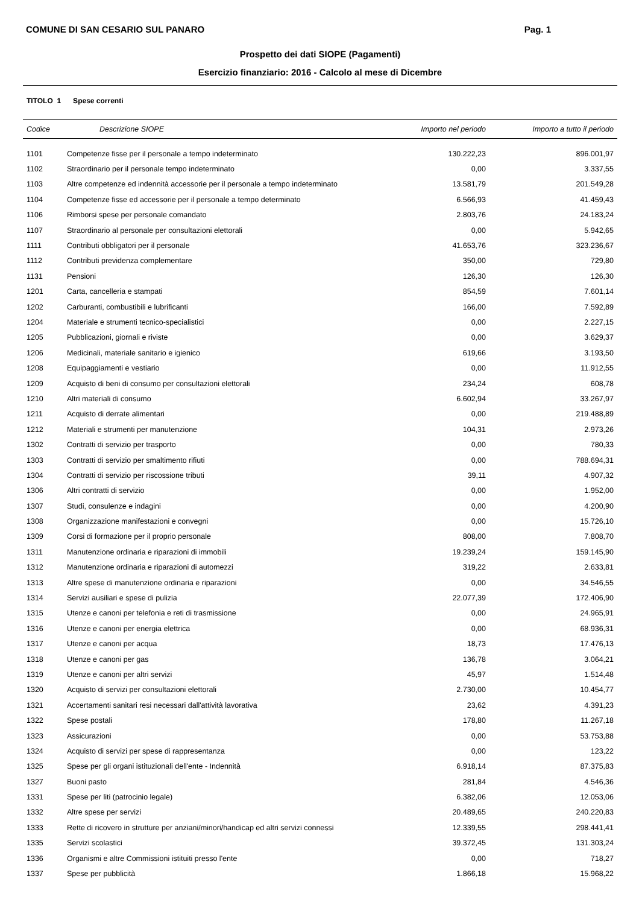COMUNE DI SAN CESARIO SUL PANARO Pag. 1
Prospetto dei dati SIOPE (Pagamenti)
Esercizio finanziario: 2016 - Calcolo al mese di Dicembre
TITOLO 1 Spese correnti
| Codice | Descrizione SIOPE | Importo nel periodo | Importo a tutto il periodo |
| --- | --- | --- | --- |
| 1101 | Competenze fisse per il personale a tempo indeterminato | 130.222,23 | 896.001,97 |
| 1102 | Straordinario per il personale tempo indeterminato | 0,00 | 3.337,55 |
| 1103 | Altre competenze ed indennità accessorie per il personale a tempo indeterminato | 13.581,79 | 201.549,28 |
| 1104 | Competenze fisse ed accessorie per il personale a tempo determinato | 6.566,93 | 41.459,43 |
| 1106 | Rimborsi spese per personale comandato | 2.803,76 | 24.183,24 |
| 1107 | Straordinario al personale per consultazioni elettorali | 0,00 | 5.942,65 |
| 1111 | Contributi obbligatori per il personale | 41.653,76 | 323.236,67 |
| 1112 | Contributi previdenza complementare | 350,00 | 729,80 |
| 1131 | Pensioni | 126,30 | 126,30 |
| 1201 | Carta, cancelleria e stampati | 854,59 | 7.601,14 |
| 1202 | Carburanti, combustibili e lubrificanti | 166,00 | 7.592,89 |
| 1204 | Materiale e strumenti tecnico-specialistici | 0,00 | 2.227,15 |
| 1205 | Pubblicazioni, giornali e riviste | 0,00 | 3.629,37 |
| 1206 | Medicinali, materiale sanitario e igienico | 619,66 | 3.193,50 |
| 1208 | Equipaggiamenti e vestiario | 0,00 | 11.912,55 |
| 1209 | Acquisto di beni di consumo per consultazioni elettorali | 234,24 | 608,78 |
| 1210 | Altri materiali di consumo | 6.602,94 | 33.267,97 |
| 1211 | Acquisto di derrate alimentari | 0,00 | 219.488,89 |
| 1212 | Materiali e strumenti per manutenzione | 104,31 | 2.973,26 |
| 1302 | Contratti di servizio per trasporto | 0,00 | 780,33 |
| 1303 | Contratti di servizio per smaltimento rifiuti | 0,00 | 788.694,31 |
| 1304 | Contratti di servizio per riscossione tributi | 39,11 | 4.907,32 |
| 1306 | Altri contratti di servizio | 0,00 | 1.952,00 |
| 1307 | Studi, consulenze e indagini | 0,00 | 4.200,90 |
| 1308 | Organizzazione manifestazioni e convegni | 0,00 | 15.726,10 |
| 1309 | Corsi di formazione per il proprio personale | 808,00 | 7.808,70 |
| 1311 | Manutenzione ordinaria e riparazioni di immobili | 19.239,24 | 159.145,90 |
| 1312 | Manutenzione ordinaria e riparazioni di automezzi | 319,22 | 2.633,81 |
| 1313 | Altre spese di manutenzione ordinaria e riparazioni | 0,00 | 34.546,55 |
| 1314 | Servizi ausiliari e spese di pulizia | 22.077,39 | 172.406,90 |
| 1315 | Utenze e canoni per telefonia e reti di trasmissione | 0,00 | 24.965,91 |
| 1316 | Utenze e canoni per energia elettrica | 0,00 | 68.936,31 |
| 1317 | Utenze e canoni per acqua | 18,73 | 17.476,13 |
| 1318 | Utenze e canoni per gas | 136,78 | 3.064,21 |
| 1319 | Utenze e canoni per altri servizi | 45,97 | 1.514,48 |
| 1320 | Acquisto di servizi per consultazioni elettorali | 2.730,00 | 10.454,77 |
| 1321 | Accertamenti sanitari resi necessari dall'attività lavorativa | 23,62 | 4.391,23 |
| 1322 | Spese postali | 178,80 | 11.267,18 |
| 1323 | Assicurazioni | 0,00 | 53.753,88 |
| 1324 | Acquisto di servizi per spese di rappresentanza | 0,00 | 123,22 |
| 1325 | Spese per gli organi istituzionali dell'ente - Indennità | 6.918,14 | 87.375,83 |
| 1327 | Buoni pasto | 281,84 | 4.546,36 |
| 1331 | Spese per liti (patrocinio legale) | 6.382,06 | 12.053,06 |
| 1332 | Altre spese per servizi | 20.489,65 | 240.220,83 |
| 1333 | Rette di ricovero in strutture per anziani/minori/handicap ed altri servizi connessi | 12.339,55 | 298.441,41 |
| 1335 | Servizi scolastici | 39.372,45 | 131.303,24 |
| 1336 | Organismi e altre Commissioni istituiti presso l'ente | 0,00 | 718,27 |
| 1337 | Spese per pubblicità | 1.866,18 | 15.968,22 |